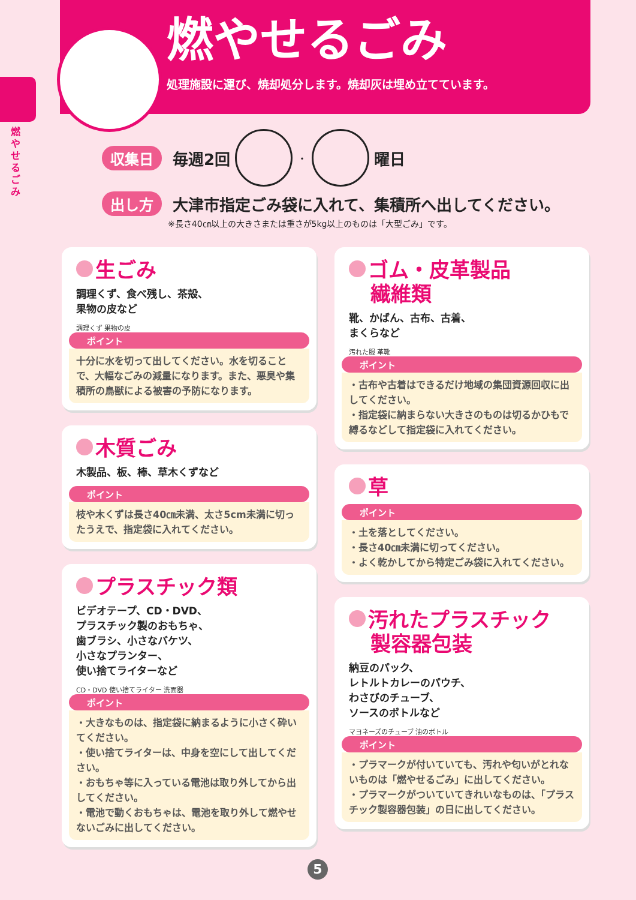燃やせるごみ
処理施設に運び、焼却処分します。焼却灰は埋め立てています。
燃やせるごみ
収集日 毎週2回 ・ 曜日
出し方 大津市指定ごみ袋に入れて、集積所へ出してください。
※長さ40㎝以上の大きさまたは重さが5kg以上のものは「大型ごみ」です。
生ごみ
調理くず、食べ残し、茶殻、
果物の皮など
調理くず 果物の皮
ポイント
十分に水を切って出してください。水を切ることで、大幅なごみの減量になります。また、悪臭や集積所の鳥獣による被害の予防になります。
木質ごみ
木製品、板、棒、草木くずなど
ポイント
枝や木くずは長さ40㎝未満、太さ5cm未満に切ったうえで、指定袋に入れてください。
プラスチック類
ビデオテープ、CD・DVD、
プラスチック製のおもちゃ、
歯ブラシ、小さなバケツ、
小さなプランター、
使い捨てライターなど
CD・DVD 使い捨てライター 洗面器
ポイント
・大きなものは、指定袋に納まるように小さく砕いてください。
・使い捨てライターは、中身を空にして出してください。
・おもちゃ等に入っている電池は取り外してから出してください。
・電池で動くおもちゃは、電池を取り外して燃やせないごみに出してください。
ゴム・皮革製品
繊維類
靴、かばん、古布、古着、
まくらなど
汚れた服 革靴
ポイント
・古布や古着はできるだけ地域の集団資源回収に出してください。
・指定袋に納まらない大きさのものは切るかひもで縛るなどして指定袋に入れてください。
草
ポイント
・土を落としてください。
・長さ40㎝未満に切ってください。
・よく乾かしてから特定ごみ袋に入れてください。
汚れたプラスチック
製容器包装
納豆のパック、
レトルトカレーのパウチ、
わさびのチューブ、
ソースのボトルなど
マヨネーズのチューブ 油のボトル
ポイント
・プラマークが付いていても、汚れや匂いがとれないものは「燃やせるごみ」に出してください。
・プラマークがついていてきれいなものは、「プラスチック製容器包装」の日に出してください。
5